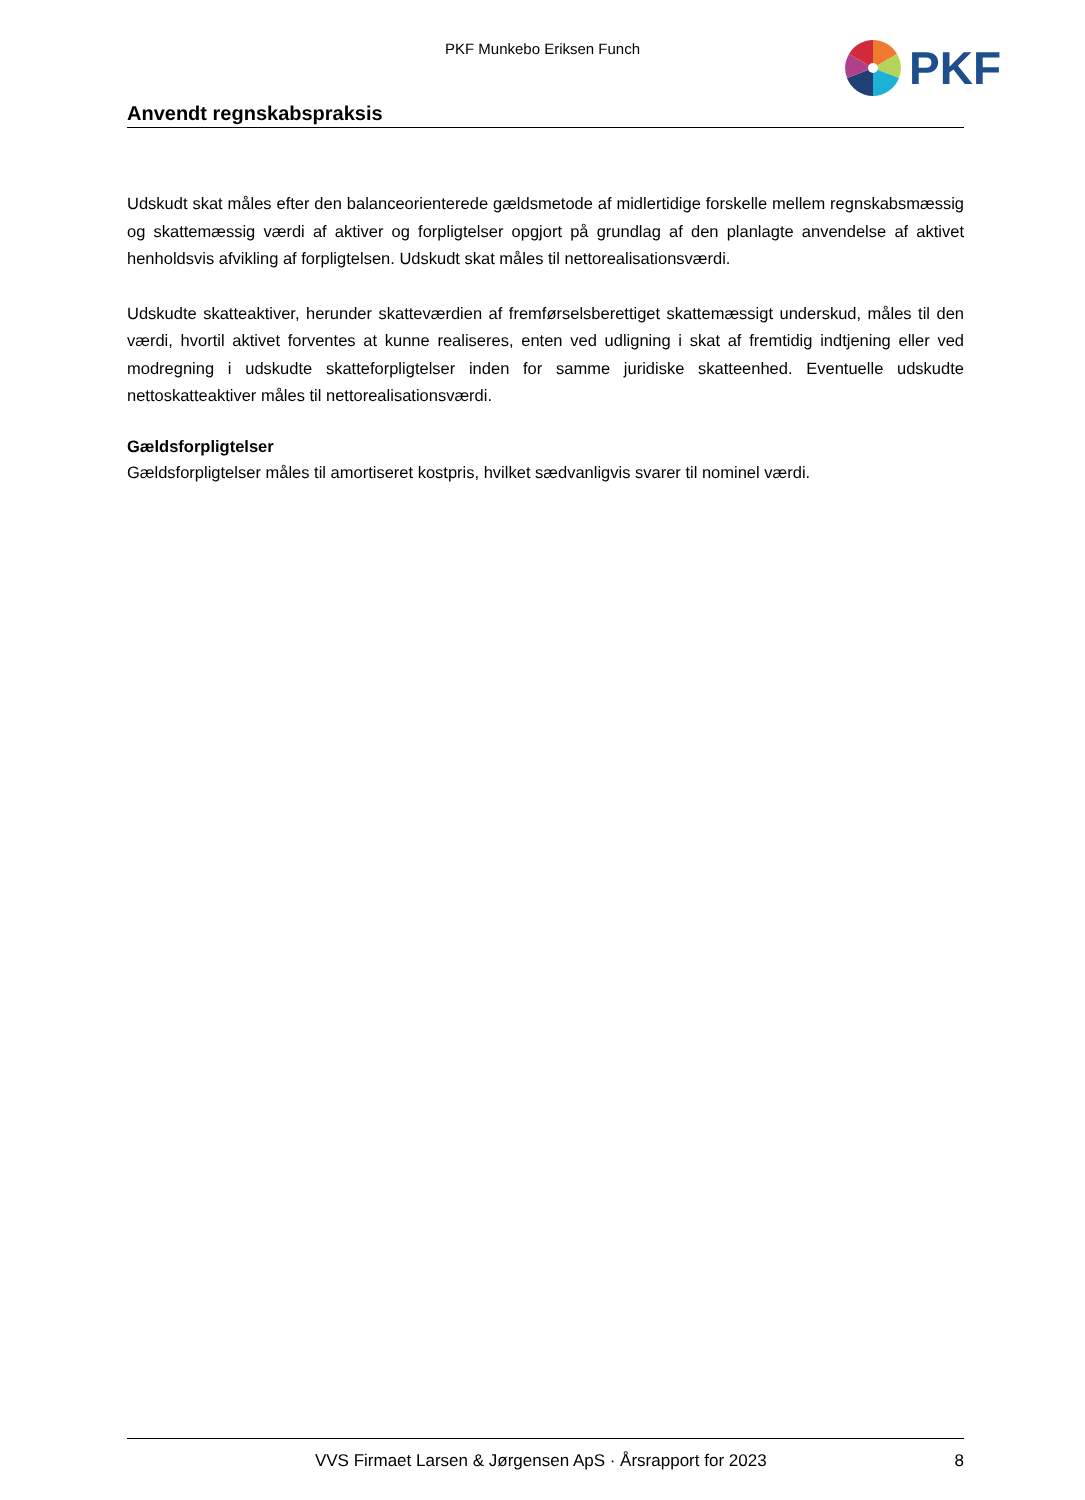PKF Munkebo Eriksen Funch PKF
Anvendt regnskabspraksis
Udskudt skat måles efter den balanceorienterede gældsmetode af midlertidige forskelle mellem regnskabsmæssig og skattemæssig værdi af aktiver og forpligtelser opgjort på grundlag af den planlagte anvendelse af aktivet henholdsvis afvikling af forpligtelsen. Udskudt skat måles til nettorealisationsværdi.
Udskudte skatteaktiver, herunder skatteværdien af fremførselsberettiget skattemæssigt underskud, måles til den værdi, hvortil aktivet forventes at kunne realiseres, enten ved udligning i skat af fremtidig indtjening eller ved modregning i udskudte skatteforpligtelser inden for samme juridiske skatteenhed. Eventuelle udskudte nettoskatteaktiver måles til nettorealisationsværdi.
Gældsforpligtelser
Gældsforpligtelser måles til amortiseret kostpris, hvilket sædvanligvis svarer til nominel værdi.
VVS Firmaet Larsen & Jørgensen ApS · Årsrapport for 2023
8